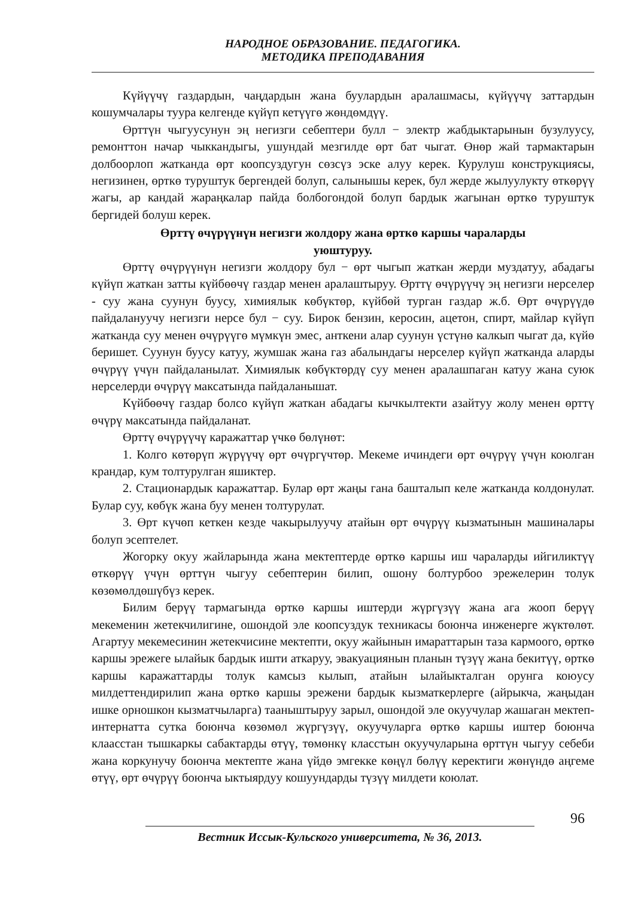НАРОДНОЕ ОБРАЗОВАНИЕ. ПЕДАГОГИКА.
МЕТОДИКА ПРЕПОДАВАНИЯ
Күйүүчү газдардын, чаңдардын жана буулардын аралашмасы, күйүүчү заттардын кошумчалары туура келгенде күйүп кетүүгө жөндөмдүү.
Өрттүн чыгуусунун эң негизги себептери булл − электр жабдыктарынын бузулуусу, ремонттон начар чыккандыгы, ушундай мезгилде өрт бат чыгат. Өнөр жай тармактарын долбоорлоп жатканда өрт коопсуздугун сөзсүз эске алуу керек. Курулуш конструкциясы, негизинен, өрткө туруштук бергендей болуп, салынышы керек, бул жерде жылуулукту өткөрүү жагы, ар кандай жараңкалар пайда болбогондой болуп бардык жагынан өрткө туруштук бергидей болуш керек.
Өрттү өчүрүүнүн негизги жолдору жана өрткө каршы чараларды
уюштуруу.
Өрттү өчүрүүнүн негизги жолдору бул − өрт чыгып жаткан жерди муздатуу, абадагы күйүп жаткан затты күйбөөчү газдар менен аралаштыруу. Өрттү өчүрүүчү эң негизги нерселер - суу жана суунун буусу, химиялык көбүктөр, күйбөй турган газдар ж.б. Өрт өчүрүүдө пайдалануучу негизги нерсе бул − суу. Бирок бензин, керосин, ацетон, спирт, майлар күйүп жатканда суу менен өчүрүүгө мүмкүн эмес, анткени алар суунун үстүнө калкып чыгат да, күйө беришет. Суунун буусу катуу, жумшак жана газ абалындагы нерселер күйүп жатканда аларды өчүрүү үчүн пайдаланылат. Химиялык көбүктөрдү суу менен аралашпаган катуу жана суюк нерселерди өчүрүү максатында пайдаланышат.
Күйбөөчү газдар болсо күйүп жаткан абадагы кычкылтекти азайтуу жолу менен өрттү өчүрү максатында пайдаланат.
Өрттү өчүрүүчү каражаттар үчкө бөлүнөт:
1. Колго көтөрүп жүрүүчү өрт өчүргүчтөр. Мекеме ичиндеги өрт өчүрүү үчүн коюлган крандар, кум толтурулган яшиктер.
2. Стационардык каражаттар. Булар өрт жаңы гана башталып келе жатканда колдонулат. Булар суу, көбүк жана буу менен толтурулат.
3. Өрт күчөп кеткен кезде чакырылуучу атайын өрт өчүрүү кызматынын машиналары болуп эсептелет.
Жогорку окуу жайларында жана мектептерде өрткө каршы иш чараларды ийгиликтүү өткөрүү үчүн өрттүн чыгуу себептерин билип, ошону болтурбоо эрежелерин толук көзөмөлдөшүбүз керек.
Билим берүү тармагында өрткө каршы иштерди жүргүзүү жана ага жооп берүү мекеменин жетекчилигине, ошондой эле коопсуздук техникасы боюнча инженерге жүктөлөт. Агартуу мекемесинин жетекчисине мектепти, окуу жайынын имараттарын таза кармоого, өрткө каршы эрежеге ылайык бардык ишти аткаруу, эвакуациянын планын түзүү жана бекитүү, өрткө каршы каражаттарды толук камсыз кылып, атайын ылайыкталган орунга коюусу милдеттендирилип жана өрткө каршы эрежени бардык кызматкерлерге (айрыкча, жаңыдан ишке орношкон кызматчыларга) тааныштыруу зарыл, ошондой эле окуучулар жашаган мектеп-интернатта сутка боюнча көзөмөл жүргүзүү, окуучуларга өрткө каршы иштер боюнча клаасстан тышкаркы сабактарды өтүү, төмөнкү класстын окуучуларына өрттүн чыгуу себеби жана коркунучу боюнча мектепте жана үйдө эмгекке көңүл бөлүү керектиги жөнүндө аңгеме өтүү, өрт өчүрүү боюнча ыктыярдуу кошуундарды түзүү милдети коюлат.
96
Вестник Иссык-Кульского университета, № 36, 2013.